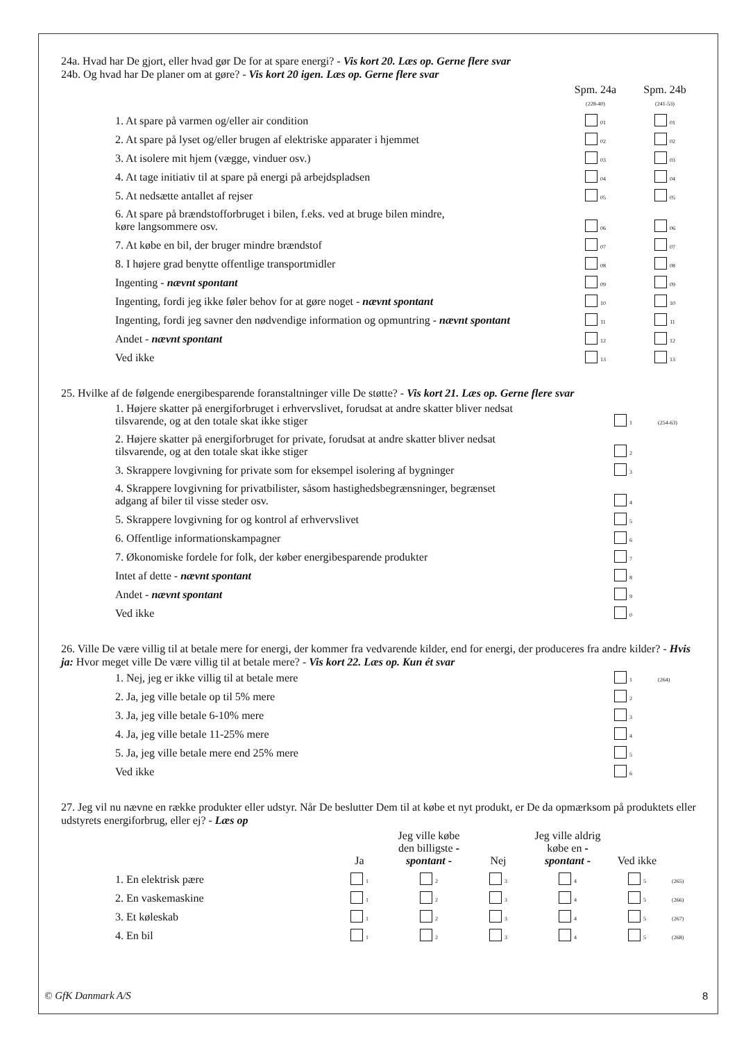24a. Hvad har De gjort, eller hvad gør De for at spare energi? - Vis kort 20. Læs op. Gerne flere svar
24b. Og hvad har De planer om at gøre? - Vis kort 20 igen. Læs op. Gerne flere svar
| | Spm. 24a (228-40) | Spm. 24b (241-53) |
| --- | --- | --- |
| 1. At spare på varmen og/eller air condition | 01 | 01 |
| 2. At spare på lyset og/eller brugen af elektriske apparater i hjemmet | 02 | 02 |
| 3. At isolere mit hjem (vægge, vinduer osv.) | 03 | 03 |
| 4. At tage initiativ til at spare på energi på arbejdspladsen | 04 | 04 |
| 5. At nedsætte antallet af rejser | 05 | 05 |
| 6. At spare på brændstofforbruget i bilen, f.eks. ved at bruge bilen mindre, køre langsommere osv. | 06 | 06 |
| 7. At købe en bil, der bruger mindre brændstof | 07 | 07 |
| 8. I højere grad benytte offentlige transportmidler | 08 | 08 |
| Ingenting - nævnt spontant | 09 | 09 |
| Ingenting, fordi jeg ikke føler behov for at gøre noget - nævnt spontant | 10 | 10 |
| Ingenting, fordi jeg savner den nødvendige information og opmuntring - nævnt spontant | 11 | 11 |
| Andet - nævnt spontant | 12 | 12 |
| Ved ikke | 13 | 13 |
25. Hvilke af de følgende energibesparende foranstaltninger ville De støtte? - Vis kort 21. Læs op. Gerne flere svar
| 1. Højere skatter på energiforbruget i erhvervslivet, forudsat at andre skatter bliver nedsat tilsvarende, og at den totale skat ikke stiger | 1 | (254-63) |
| 2. Højere skatter på energiforbruget for private, forudsat at andre skatter bliver nedsat tilsvarende, og at den totale skat ikke stiger | 2 | |
| 3. Skrappere lovgivning for private som for eksempel isolering af bygninger | 3 | |
| 4. Skrappere lovgivning for privatbilister, såsom hastighedsbegrænsninger, begrænset adgang af biler til visse steder osv. | 4 | |
| 5. Skrappere lovgivning for og kontrol af erhvervslivet | 5 | |
| 6. Offentlige informationskampagner | 6 | |
| 7. Økonomiske fordele for folk, der køber energibesparende produkter | 7 | |
| Intet af dette - nævnt spontant | 8 | |
| Andet - nævnt spontant | 9 | |
| Ved ikke | 0 | |
26. Ville De være villig til at betale mere for energi, der kommer fra vedvarende kilder, end for energi, der produceres fra andre kilder? - Hvis ja: Hvor meget ville De være villig til at betale mere? - Vis kort 22. Læs op. Kun ét svar
| 1. Nej, jeg er ikke villig til at betale mere | 1 | (264) |
| 2. Ja, jeg ville betale op til 5% mere | 2 | |
| 3. Ja, jeg ville betale 6-10% mere | 3 | |
| 4. Ja, jeg ville betale 11-25% mere | 4 | |
| 5. Ja, jeg ville betale mere end 25% mere | 5 | |
| Ved ikke | 6 | |
27. Jeg vil nu nævne en række produkter eller udstyr. Når De beslutter Dem til at købe et nyt produkt, er De da opmærksom på produktets eller udstyrets energiforbrug, eller ej? - Læs op
| | Ja | Jeg ville købe den billigste - spontant - | Nej | Jeg ville aldrig købe en - spontant - | Ved ikke | |
| --- | --- | --- | --- | --- | --- | --- |
| 1. En elektrisk pære | 1 | 2 | 3 | 4 | 5 | (265) |
| 2. En vaskemaskine | 1 | 2 | 3 | 4 | 5 | (266) |
| 3. Et køleskab | 1 | 2 | 3 | 4 | 5 | (267) |
| 4. En bil | 1 | 2 | 3 | 4 | 5 | (268) |
© GfK Danmark A/S 8